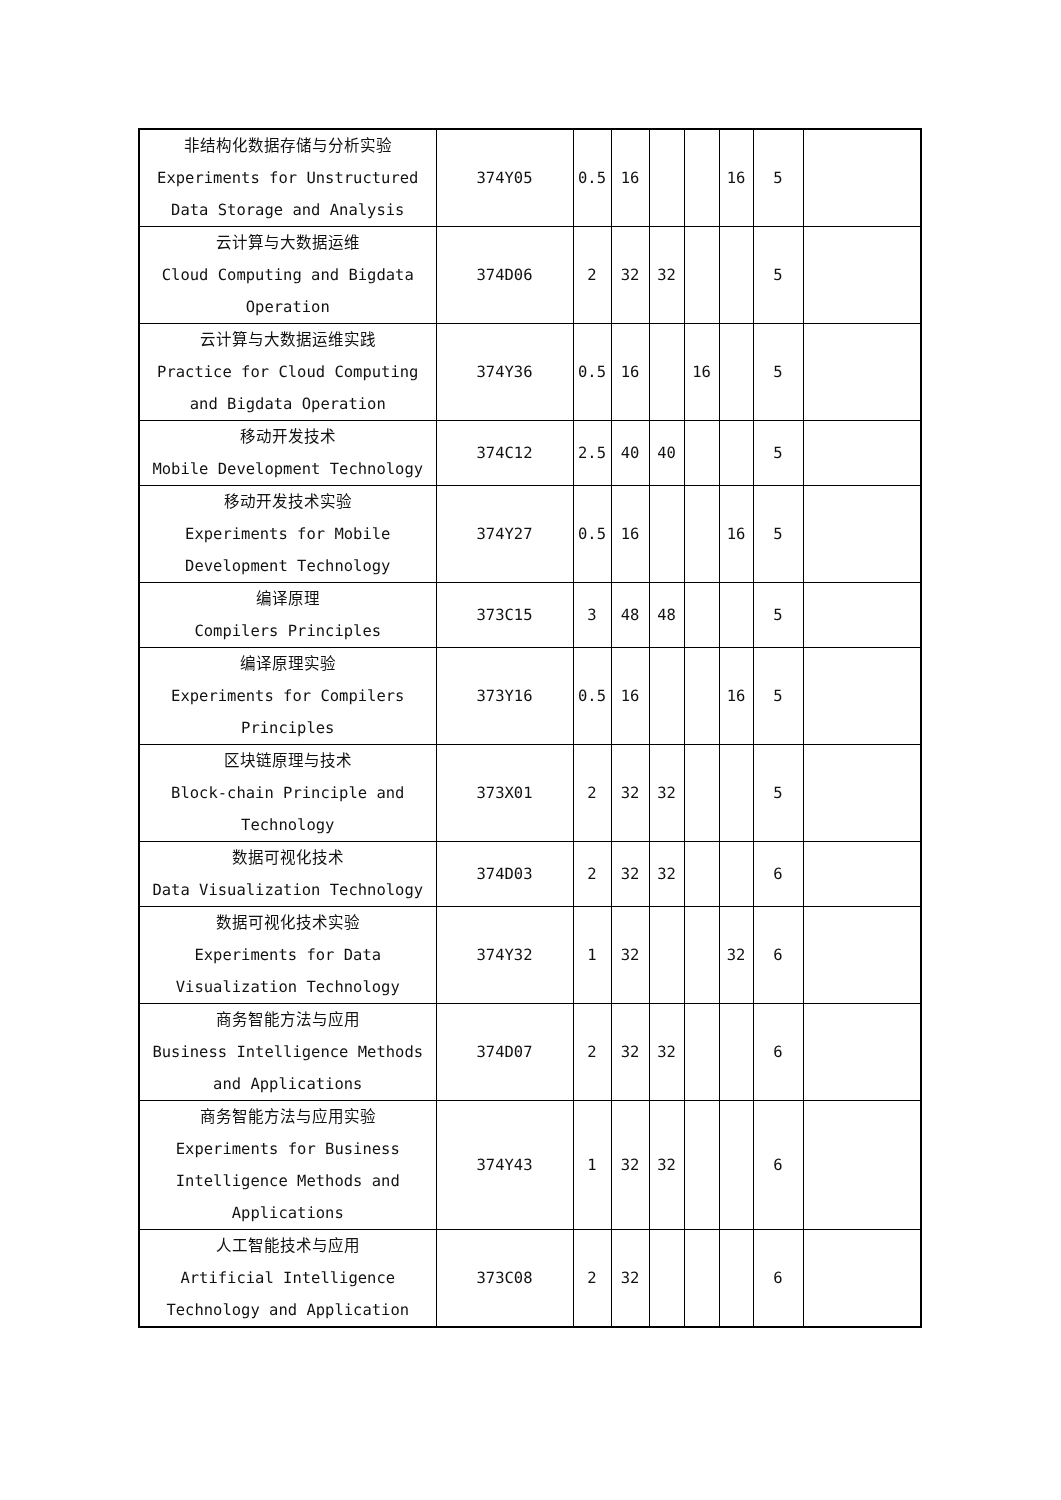| 非结构化数据存储与分析实验 Experiments for Unstructured Data Storage and Analysis | 374Y05 | 0.5 | 16 | | | 16 | 5 | |
| 云计算与大数据运维 Cloud Computing and Bigdata Operation | 374D06 | 2 | 32 | 32 | | | 5 | |
| 云计算与大数据运维实践 Practice for Cloud Computing and Bigdata Operation | 374Y36 | 0.5 | 16 | | 16 | | 5 | |
| 移动开发技术 Mobile Development Technology | 374C12 | 2.5 | 40 | 40 | | | 5 | |
| 移动开发技术实验 Experiments for Mobile Development Technology | 374Y27 | 0.5 | 16 | | | 16 | 5 | |
| 编译原理 Compilers Principles | 373C15 | 3 | 48 | 48 | | | 5 | |
| 编译原理实验 Experiments for Compilers Principles | 373Y16 | 0.5 | 16 | | | 16 | 5 | |
| 区块链原理与技术 Block-chain Principle and Technology | 373X01 | 2 | 32 | 32 | | | 5 | |
| 数据可视化技术 Data Visualization Technology | 374D03 | 2 | 32 | 32 | | | 6 | |
| 数据可视化技术实验 Experiments for Data Visualization Technology | 374Y32 | 1 | 32 | | | 32 | 6 | |
| 商务智能方法与应用 Business Intelligence Methods and Applications | 374D07 | 2 | 32 | 32 | | | 6 | |
| 商务智能方法与应用实验 Experiments for Business Intelligence Methods and Applications | 374Y43 | 1 | 32 | 32 | | | 6 | |
| 人工智能技术与应用 Artificial Intelligence Technology and Application | 373C08 | 2 | 32 | | | | 6 | |